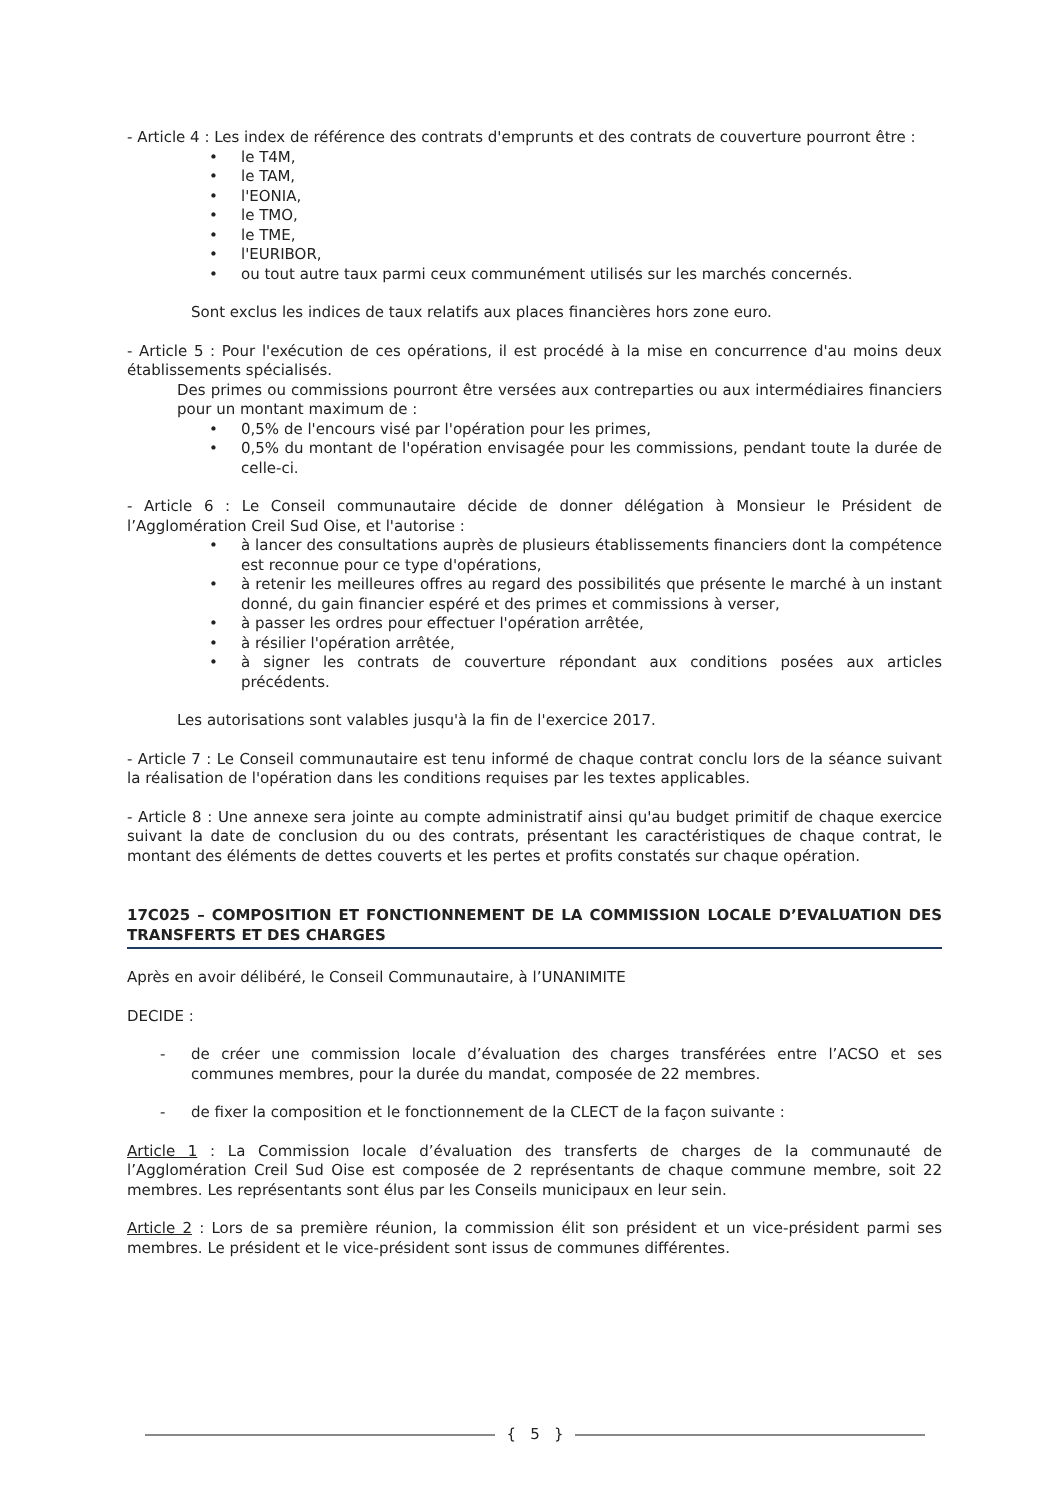- Article 4 : Les index de référence des contrats d'emprunts et des contrats de couverture pourront être :
• le T4M,
• le TAM,
• l'EONIA,
• le TMO,
• le TME,
• l'EURIBOR,
• ou tout autre taux parmi ceux communément utilisés sur les marchés concernés.
Sont exclus les indices de taux relatifs aux places financières hors zone euro.
- Article 5 : Pour l'exécution de ces opérations, il est procédé à la mise en concurrence d'au moins deux établissements spécialisés.
Des primes ou commissions pourront être versées aux contreparties ou aux intermédiaires financiers pour un montant maximum de :
• 0,5% de l'encours visé par l'opération pour les primes,
• 0,5% du montant de l'opération envisagée pour les commissions, pendant toute la durée de celle-ci.
- Article 6 : Le Conseil communautaire décide de donner délégation à Monsieur le Président de l’Agglomération Creil Sud Oise, et l'autorise :
• à lancer des consultations auprès de plusieurs établissements financiers dont la compétence est reconnue pour ce type d'opérations,
• à retenir les meilleures offres au regard des possibilités que présente le marché à un instant donné, du gain financier espéré et des primes et commissions à verser,
• à passer les ordres pour effectuer l'opération arrêtée,
• à résilier l'opération arrêtée,
• à signer les contrats de couverture répondant aux conditions posées aux articles précédents.
Les autorisations sont valables jusqu'à la fin de l'exercice 2017.
- Article 7 : Le Conseil communautaire est tenu informé de chaque contrat conclu lors de la séance suivant la réalisation de l'opération dans les conditions requises par les textes applicables.
- Article 8 : Une annexe sera jointe au compte administratif ainsi qu'au budget primitif de chaque exercice suivant la date de conclusion du ou des contrats, présentant les caractéristiques de chaque contrat, le montant des éléments de dettes couverts et les pertes et profits constatés sur chaque opération.
17C025 – COMPOSITION ET FONCTIONNEMENT DE LA COMMISSION LOCALE D’EVALUATION DES TRANSFERTS ET DES CHARGES
Après en avoir délibéré, le Conseil Communautaire, à l’UNANIMITE
DECIDE :
- de créer une commission locale d’évaluation des charges transférées entre l’ACSO et ses communes membres, pour la durée du mandat, composée de 22 membres.
- de fixer la composition et le fonctionnement de la CLECT de la façon suivante :
Article 1 : La Commission locale d’évaluation des transferts de charges de la communauté de l’Agglomération Creil Sud Oise est composée de 2 représentants de chaque commune membre, soit 22 membres. Les représentants sont élus par les Conseils municipaux en leur sein.
Article 2 : Lors de sa première réunion, la commission élit son président et un vice-président parmi ses membres. Le président et le vice-président sont issus de communes différentes.
{ 5 }